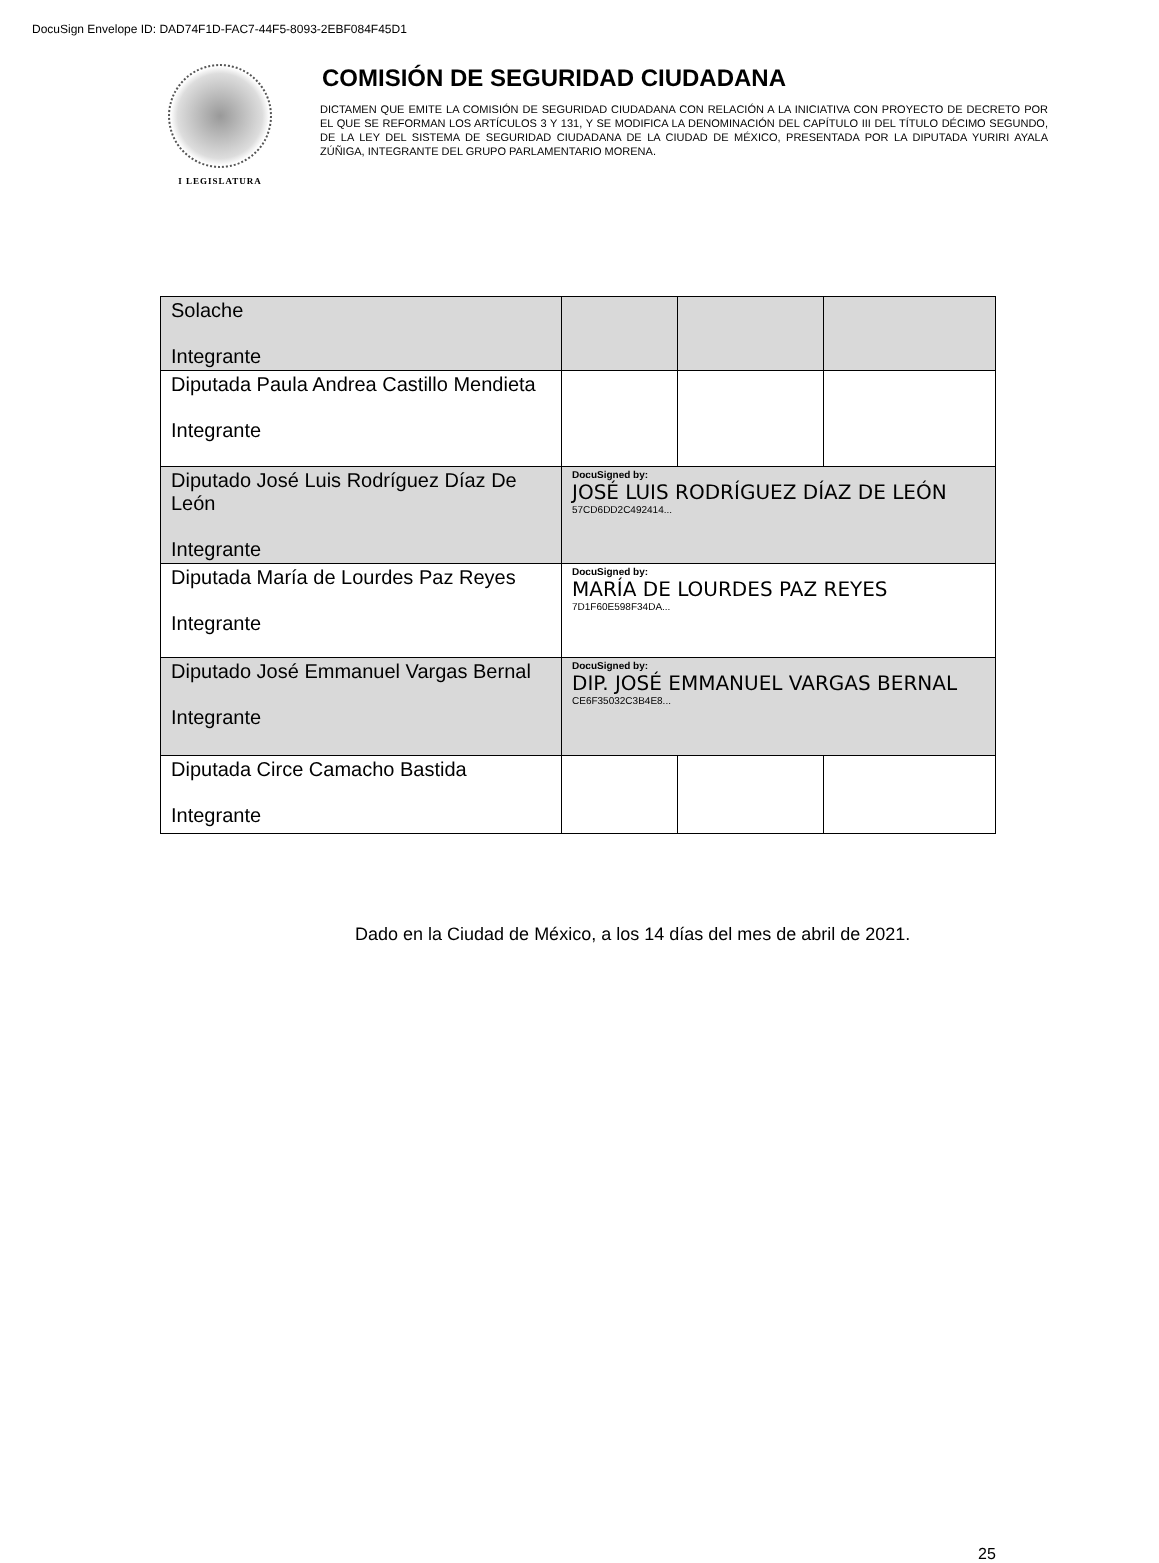DocuSign Envelope ID: DAD74F1D-FAC7-44F5-8093-2EBF084F45D1
I LEGISLATURA
COMISIÓN DE SEGURIDAD CIUDADANA
DICTAMEN QUE EMITE LA COMISIÓN DE SEGURIDAD CIUDADANA CON RELACIÓN A LA INICIATIVA CON PROYECTO DE DECRETO POR EL QUE SE REFORMAN LOS ARTÍCULOS 3 Y 131, Y SE MODIFICA LA DENOMINACIÓN DEL CAPÍTULO III DEL TÍTULO DÉCIMO SEGUNDO, DE LA LEY DEL SISTEMA DE SEGURIDAD CIUDADANA DE LA CIUDAD DE MÉXICO, PRESENTADA POR LA DIPUTADA YURIRI AYALA ZÚÑIGA, INTEGRANTE DEL GRUPO PARLAMENTARIO MORENA.
| Solache Integrante | | | |
| Diputada Paula Andrea Castillo Mendieta Integrante | | | |
| Diputado José Luis Rodríguez Díaz De León Integrante | DocuSigned by: JOSÉ LUIS RODRÍGUEZ DÍAZ DE LEÓN 57CD6DD2C492414... | | |
| Diputada María de Lourdes Paz Reyes Integrante | DocuSigned by: MARÍA DE LOURDES PAZ REYES 7D1F60E598F34DA... | | |
| Diputado José Emmanuel Vargas Bernal Integrante | DocuSigned by: DIP. JOSÉ EMMANUEL VARGAS BERNAL CE6F35032C3B4E8... | | |
| Diputada Circe Camacho Bastida Integrante | | | |
Dado en la Ciudad de México, a los 14 días del mes de abril de 2021.
25